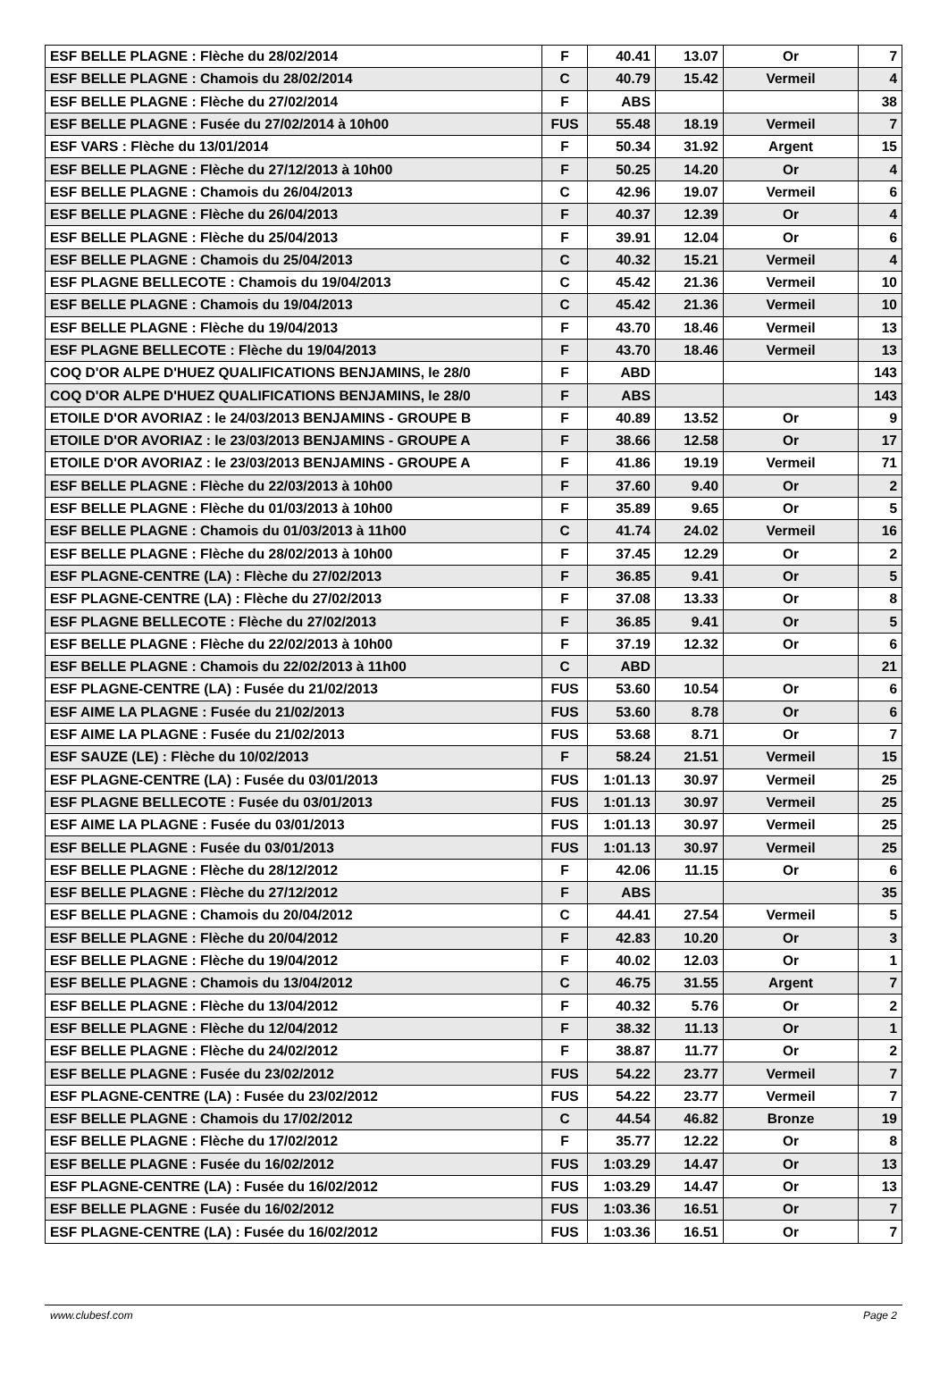| ESF BELLE PLAGNE : Flèche du 28/02/2014 | F | 40.41 | 13.07 | Or | 7 |
| ESF BELLE PLAGNE : Chamois du 28/02/2014 | C | 40.79 | 15.42 | Vermeil | 4 |
| ESF BELLE PLAGNE : Flèche du 27/02/2014 | F | ABS | | | 38 |
| ESF BELLE PLAGNE : Fusée du 27/02/2014 à 10h00 | FUS | 55.48 | 18.19 | Vermeil | 7 |
| ESF VARS : Flèche du 13/01/2014 | F | 50.34 | 31.92 | Argent | 15 |
| ESF BELLE PLAGNE : Flèche du 27/12/2013 à 10h00 | F | 50.25 | 14.20 | Or | 4 |
| ESF BELLE PLAGNE : Chamois du 26/04/2013 | C | 42.96 | 19.07 | Vermeil | 6 |
| ESF BELLE PLAGNE : Flèche du 26/04/2013 | F | 40.37 | 12.39 | Or | 4 |
| ESF BELLE PLAGNE : Flèche du 25/04/2013 | F | 39.91 | 12.04 | Or | 6 |
| ESF BELLE PLAGNE : Chamois du 25/04/2013 | C | 40.32 | 15.21 | Vermeil | 4 |
| ESF PLAGNE BELLECOTE : Chamois du 19/04/2013 | C | 45.42 | 21.36 | Vermeil | 10 |
| ESF BELLE PLAGNE : Chamois du 19/04/2013 | C | 45.42 | 21.36 | Vermeil | 10 |
| ESF BELLE PLAGNE : Flèche du 19/04/2013 | F | 43.70 | 18.46 | Vermeil | 13 |
| ESF PLAGNE BELLECOTE : Flèche du 19/04/2013 | F | 43.70 | 18.46 | Vermeil | 13 |
| COQ D'OR ALPE D'HUEZ QUALIFICATIONS BENJAMINS, le 28/0 | F | ABD | | | 143 |
| COQ D'OR ALPE D'HUEZ QUALIFICATIONS BENJAMINS, le 28/0 | F | ABS | | | 143 |
| ETOILE D'OR AVORIAZ : le 24/03/2013 BENJAMINS - GROUPE B | F | 40.89 | 13.52 | Or | 9 |
| ETOILE D'OR AVORIAZ : le 23/03/2013 BENJAMINS - GROUPE A | F | 38.66 | 12.58 | Or | 17 |
| ETOILE D'OR AVORIAZ : le 23/03/2013 BENJAMINS - GROUPE A | F | 41.86 | 19.19 | Vermeil | 71 |
| ESF BELLE PLAGNE : Flèche du 22/03/2013 à 10h00 | F | 37.60 | 9.40 | Or | 2 |
| ESF BELLE PLAGNE : Flèche du 01/03/2013 à 10h00 | F | 35.89 | 9.65 | Or | 5 |
| ESF BELLE PLAGNE : Chamois du 01/03/2013 à 11h00 | C | 41.74 | 24.02 | Vermeil | 16 |
| ESF BELLE PLAGNE : Flèche du 28/02/2013 à 10h00 | F | 37.45 | 12.29 | Or | 2 |
| ESF PLAGNE-CENTRE (LA) : Flèche du 27/02/2013 | F | 36.85 | 9.41 | Or | 5 |
| ESF PLAGNE-CENTRE (LA) : Flèche du 27/02/2013 | F | 37.08 | 13.33 | Or | 8 |
| ESF PLAGNE BELLECOTE : Flèche du 27/02/2013 | F | 36.85 | 9.41 | Or | 5 |
| ESF BELLE PLAGNE : Flèche du 22/02/2013 à 10h00 | F | 37.19 | 12.32 | Or | 6 |
| ESF BELLE PLAGNE : Chamois du 22/02/2013 à 11h00 | C | ABD | | | 21 |
| ESF PLAGNE-CENTRE (LA) : Fusée du 21/02/2013 | FUS | 53.60 | 10.54 | Or | 6 |
| ESF AIME LA PLAGNE : Fusée du 21/02/2013 | FUS | 53.60 | 8.78 | Or | 6 |
| ESF AIME LA PLAGNE : Fusée du 21/02/2013 | FUS | 53.68 | 8.71 | Or | 7 |
| ESF SAUZE (LE) : Flèche du 10/02/2013 | F | 58.24 | 21.51 | Vermeil | 15 |
| ESF PLAGNE-CENTRE (LA) : Fusée du 03/01/2013 | FUS | 1:01.13 | 30.97 | Vermeil | 25 |
| ESF PLAGNE BELLECOTE : Fusée du 03/01/2013 | FUS | 1:01.13 | 30.97 | Vermeil | 25 |
| ESF AIME LA PLAGNE : Fusée du 03/01/2013 | FUS | 1:01.13 | 30.97 | Vermeil | 25 |
| ESF BELLE PLAGNE : Fusée du 03/01/2013 | FUS | 1:01.13 | 30.97 | Vermeil | 25 |
| ESF BELLE PLAGNE : Flèche du 28/12/2012 | F | 42.06 | 11.15 | Or | 6 |
| ESF BELLE PLAGNE : Flèche du 27/12/2012 | F | ABS | | | 35 |
| ESF BELLE PLAGNE : Chamois du 20/04/2012 | C | 44.41 | 27.54 | Vermeil | 5 |
| ESF BELLE PLAGNE : Flèche du 20/04/2012 | F | 42.83 | 10.20 | Or | 3 |
| ESF BELLE PLAGNE : Flèche du 19/04/2012 | F | 40.02 | 12.03 | Or | 1 |
| ESF BELLE PLAGNE : Chamois du 13/04/2012 | C | 46.75 | 31.55 | Argent | 7 |
| ESF BELLE PLAGNE : Flèche du 13/04/2012 | F | 40.32 | 5.76 | Or | 2 |
| ESF BELLE PLAGNE : Flèche du 12/04/2012 | F | 38.32 | 11.13 | Or | 1 |
| ESF BELLE PLAGNE : Flèche du 24/02/2012 | F | 38.87 | 11.77 | Or | 2 |
| ESF BELLE PLAGNE : Fusée du 23/02/2012 | FUS | 54.22 | 23.77 | Vermeil | 7 |
| ESF PLAGNE-CENTRE (LA) : Fusée du 23/02/2012 | FUS | 54.22 | 23.77 | Vermeil | 7 |
| ESF BELLE PLAGNE : Chamois du 17/02/2012 | C | 44.54 | 46.82 | Bronze | 19 |
| ESF BELLE PLAGNE : Flèche du 17/02/2012 | F | 35.77 | 12.22 | Or | 8 |
| ESF BELLE PLAGNE : Fusée du 16/02/2012 | FUS | 1:03.29 | 14.47 | Or | 13 |
| ESF PLAGNE-CENTRE (LA) : Fusée du 16/02/2012 | FUS | 1:03.29 | 14.47 | Or | 13 |
| ESF BELLE PLAGNE : Fusée du 16/02/2012 | FUS | 1:03.36 | 16.51 | Or | 7 |
| ESF PLAGNE-CENTRE (LA) : Fusée du 16/02/2012 | FUS | 1:03.36 | 16.51 | Or | 7 |
www.clubesf.com Page 2